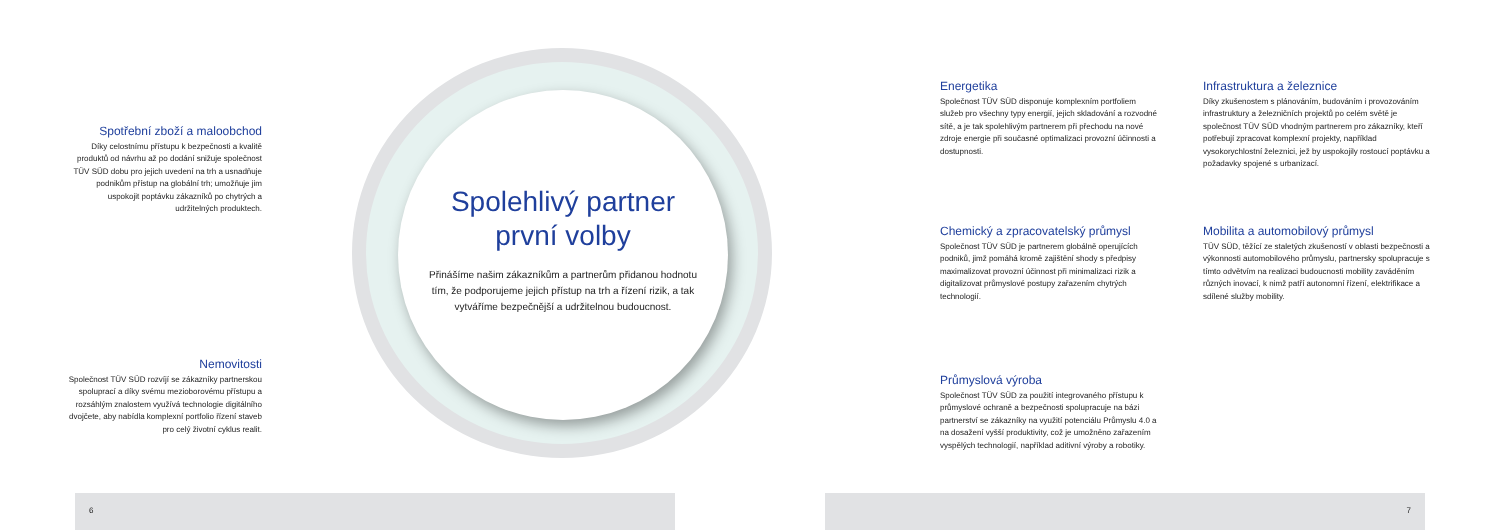Spolehlivý partner
první volby
Přinášíme našim zákazníkům a partnerům přidanou hodnotu tím, že podporujeme jejich přístup na trh a řízení rizik, a tak vytváříme bezpečnější a udržitelnou budoucnost.
Spotřební zboží a maloobchod
Díky celostnímu přístupu k bezpečnosti a kvalitě produktů od návrhu až po dodání snižuje společnost TÜV SÜD dobu pro jejich uvedení na trh a usnadňuje podnikům přístup na globální trh; umožňuje jim uspokojit poptávku zákazníků po chytrých a udržitelných produktech.
Nemovitosti
Společnost TÜV SÜD rozvíjí se zákazníky partnerskou spoluprací a díky svému mezioborovému přístupu a rozsáhlým znalostem využívá technologie digitálního dvojčete, aby nabídla komplexní portfolio řízení staveb pro celý životní cyklus realit.
Energetika
Společnost TÜV SÜD disponuje komplexním portfoliem služeb pro všechny typy energií, jejich skladování a rozvodné sítě, a je tak spolehlivým partnerem při přechodu na nové zdroje energie při současné optimalizaci provozní účinnosti a dostupnosti.
Chemický a zpracovatelský průmysl
Společnost TÜV SÜD je partnerem globálně operujících podniků, jimž pomáhá kromě zajištění shody s předpisy maximalizovat provozní účinnost při minimalizaci rizik a digitalizovat průmyslové postupy zařazením chytrých technologií.
Průmyslová výroba
Společnost TÜV SÜD za použití integrovaného přístupu k průmyslové ochraně a bezpečnosti spolupracuje na bázi partnerství se zákazníky na využití potenciálu Průmyslu 4.0 a na dosažení vyšší produktivity, což je umožněno zařazením vyspělých technologií, například aditivní výroby a robotiky.
Infrastruktura a železnice
Díky zkušenostem s plánováním, budováním i provozováním infrastruktury a železničních projektů po celém světě je společnost TÜV SÜD vhodným partnerem pro zákazníky, kteří potřebují zpracovat komplexní projekty, například vysokorychlostní železnici, jež by uspokojily rostoucí poptávku a požadavky spojené s urbanizací.
Mobilita a automobilový průmysl
TÜV SÜD, těžící ze staletých zkušeností v oblasti bezpečnosti a výkonnosti automobilového průmyslu, partnersky spolupracuje s tímto odvětvím na realizaci budoucnosti mobility zaváděním různých inovací, k nimž patří autonomní řízení, elektrifikace a sdílené služby mobility.
6 7